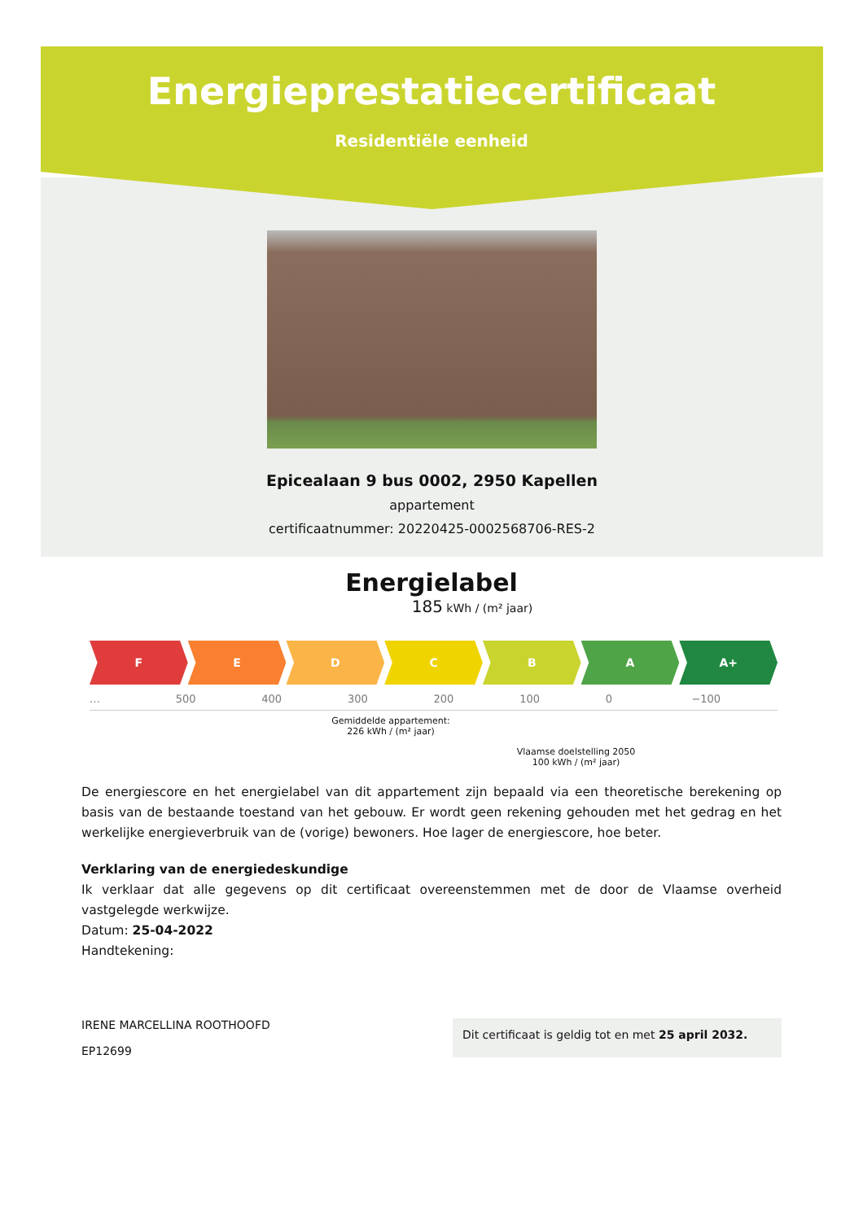Energieprestatiecertificaat
Residentiële eenheid
Epicealaan 9 bus 0002, 2950 Kapellen
appartement
certificaatnummer: 20220425-0002568706-RES-2
Energielabel
185 kWh / (m² jaar)
F E D C B A A+
… 500 400 300 200 100 0 −100
Gemiddelde appartement:
226 kWh / (m² jaar)
Vlaamse doelstelling 2050
100 kWh / (m² jaar)
De energiescore en het energielabel van dit appartement zijn bepaald via een theoretische berekening op basis van de bestaande toestand van het gebouw. Er wordt geen rekening gehouden met het gedrag en het werkelijke energieverbruik van de (vorige) bewoners. Hoe lager de energiescore, hoe beter.
Verklaring van de energiedeskundige
Ik verklaar dat alle gegevens op dit certificaat overeenstemmen met de door de Vlaamse overheid vastgelegde werkwijze.
Datum: 25-04-2022
Handtekening:
IRENE MARCELLINA ROOTHOOFD
EP12699
Dit certificaat is geldig tot en met 25 april 2032.